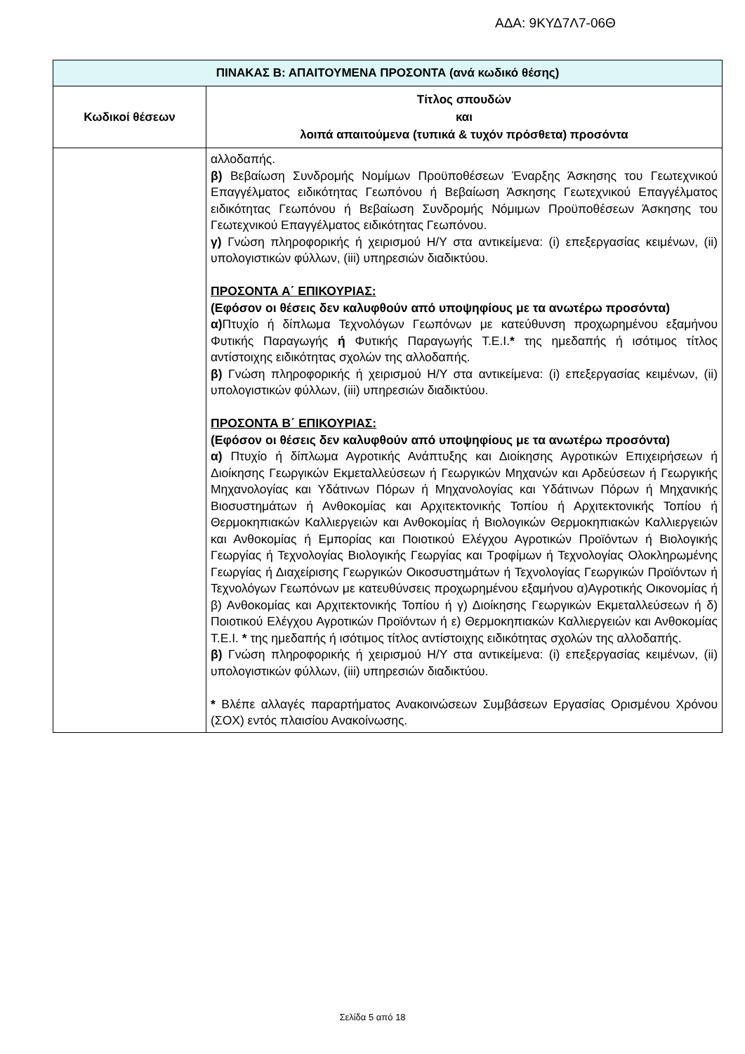ΑΔΑ: 9ΚΥΔ7Λ7-06Θ
| ΠΙΝΑΚΑΣ Β: ΑΠΑΙΤΟΥΜΕΝΑ ΠΡΟΣΟΝΤΑ (ανά κωδικό θέσης) | |
| --- | --- |
| Κωδικοί θέσεων | Τίτλος σπουδών και λοιπά απαιτούμενα (τυπικά & τυχόν πρόσθετα) προσόντα |
| | αλλοδαπής. β) Βεβαίωση Συνδρομής Νομίμων Προϋποθέσεων Έναρξης Άσκησης του Γεωτεχνικού Επαγγέλματος ειδικότητας Γεωπόνου ή Βεβαίωση Άσκησης Γεωτεχνικού Επαγγέλματος ειδικότητας Γεωπόνου ή Βεβαίωση Συνδρομής Νόμιμων Προϋποθέσεων Άσκησης του Γεωτεχνικού Επαγγέλματος ειδικότητας Γεωπόνου. γ) Γνώση πληροφορικής ή χειρισμού Η/Υ στα αντικείμενα: (i) επεξεργασίας κειμένων, (ii) υπολογιστικών φύλλων, (iii) υπηρεσιών διαδικτύου. ΠΡΟΣΟΝΤΑ Α΄ ΕΠΙΚΟΥΡΙΑΣ: (Εφόσον οι θέσεις δεν καλυφθούν από υποψηφίους με τα ανωτέρω προσόντα) α) Πτυχίο ή δίπλωμα Τεχνολόγων Γεωπόνων με κατεύθυνση προχωρημένου εξαμήνου Φυτικής Παραγωγής ή Φυτικής Παραγωγής Τ.Ε.Ι. * της ημεδαπής ή ισότιμος τίτλος αντίστοιχης ειδικότητας σχολών της αλλοδαπής. β) Γνώση πληροφορικής ή χειρισμού Η/Υ στα αντικείμενα: (i) επεξεργασίας κειμένων, (ii) υπολογιστικών φύλλων, (iii) υπηρεσιών διαδικτύου. ΠΡΟΣΟΝΤΑ Β΄ ΕΠΙΚΟΥΡΙΑΣ: (Εφόσον οι θέσεις δεν καλυφθούν από υποψηφίους με τα ανωτέρω προσόντα) α) Πτυχίο ή δίπλωμα Αγροτικής Ανάπτυξης και Διοίκησης Αγροτικών Επιχειρήσεων ή Διοίκησης Γεωργικών Εκμεταλλεύσεων ή Γεωργικών Μηχανών και Αρδεύσεων ή Γεωργικής Μηχανολογίας και Υδάτινων Πόρων ή Μηχανολογίας και Υδάτινων Πόρων ή Μηχανικής Βιοσυστημάτων ή Ανθοκομίας και Αρχιτεκτονικής Τοπίου ή Αρχιτεκτονικής Τοπίου ή Θερμοκηπιακών Καλλιεργειών και Ανθοκομίας ή Βιολογικών Θερμοκηπιακών Καλλιεργειών και Ανθοκομίας ή Εμπορίας και Ποιοτικού Ελέγχου Αγροτικών Προϊόντων ή Βιολογικής Γεωργίας ή Τεχνολογίας Βιολογικής Γεωργίας και Τροφίμων ή Τεχνολογίας Ολοκληρωμένης Γεωργίας ή Διαχείρισης Γεωργικών Οικοσυστημάτων ή Τεχνολογίας Γεωργικών Προϊόντων ή Τεχνολόγων Γεωπόνων με κατευθύνσεις προχωρημένου εξαμήνου α)Αγροτικής Οικονομίας ή β) Ανθοκομίας και Αρχιτεκτονικής Τοπίου ή γ) Διοίκησης Γεωργικών Εκμεταλλεύσεων ή δ) Ποιοτικού Ελέγχου Αγροτικών Προϊόντων ή ε) Θερμοκηπιακών Καλλιεργειών και Ανθοκομίας Τ.Ε.Ι. * της ημεδαπής ή ισότιμος τίτλος αντίστοιχης ειδικότητας σχολών της αλλοδαπής. β) Γνώση πληροφορικής ή χειρισμού Η/Υ στα αντικείμενα: (i) επεξεργασίας κειμένων, (ii) υπολογιστικών φύλλων, (iii) υπηρεσιών διαδικτύου. * Βλέπε αλλαγές παραρτήματος Ανακοινώσεων Συμβάσεων Εργασίας Ορισμένου Χρόνου (ΣΟΧ) εντός πλαισίου Ανακοίνωσης. |
Σελίδα 5 από 18